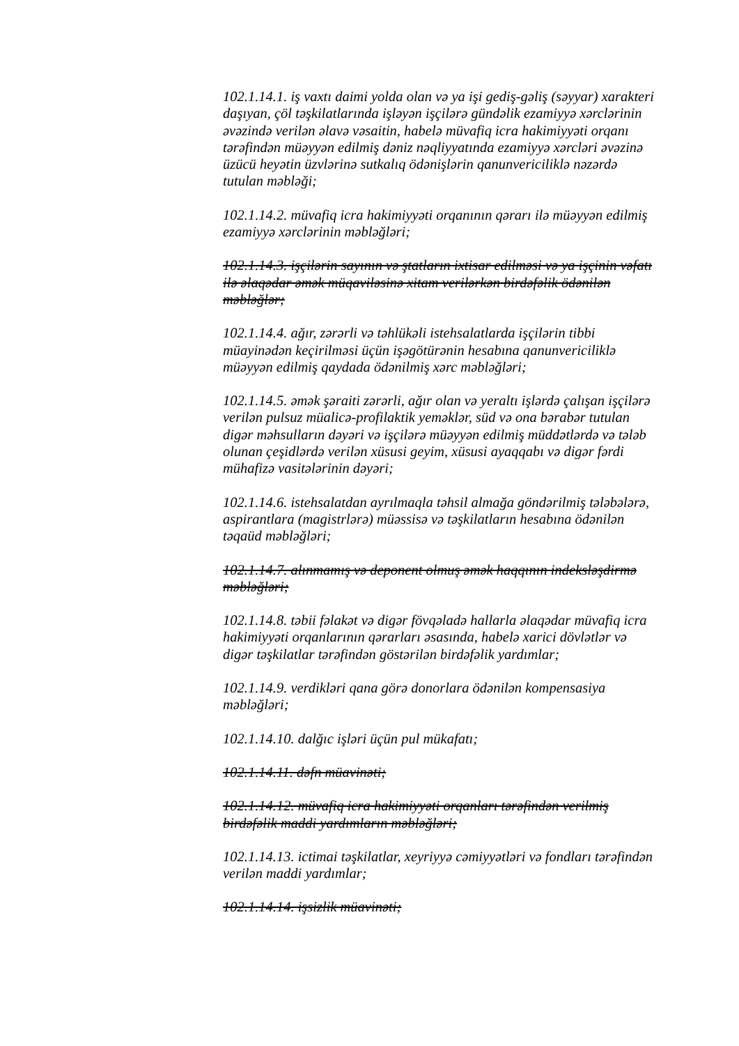102.1.14.1. iş vaxtı daimi yolda olan və ya işi gediş-gəliş (səyyar) xarakteri daşıyan, çöl təşkilatlarında işləyən işçilərə gündəlik ezamiyyə xərclərinin əvəzində verilən əlavə vəsaitin, habelə müvafiq icra hakimiyyəti orqanı tərəfindən müəyyən edilmiş dəniz nəqliyyatında ezamiyyə xərcləri əvəzinə üzücü heyətin üzvlərinə sutkalıq ödənişlərin qanunvericiliklə nəzərdə tutulan məbləği;
102.1.14.2. müvafiq icra hakimiyyəti orqanının qərarı ilə müəyyən edilmiş ezamiyyə xərclərinin məbləğləri;
102.1.14.3. işçilərin sayının və ştatların ixtisar edilməsi və ya işçinin vəfatı ilə əlaqədar əmək müqaviləsinə xitam verilərkən birdəfəlik ödənilən məbləğlər;
102.1.14.4. ağır, zərərli və təhlükəli istehsalatlarda işçilərin tibbi müayinədən keçirilməsi üçün işəgötürənin hesabına qanunvericiliklə müəyyən edilmiş qaydada ödənilmiş xərc məbləğləri;
102.1.14.5. əmək şəraiti zərərli, ağır olan və yeraltı işlərdə çalışan işçilərə verilən pulsuz müalicə-profilaktik yeməklər, süd və ona bərabər tutulan digər məhsulların dəyəri və işçilərə müəyyən edilmiş müddətlərdə və tələb olunan çeşidlərdə verilən xüsusi geyim, xüsusi ayaqqabı və digər fərdi mühafizə vasitələrinin dəyəri;
102.1.14.6. istehsalatdan ayrılmaqla təhsil almağa göndərilmiş tələbələrə, aspirantlara (magistrlərə) müəssisə və təşkilatların hesabına ödənilən təqaüd məbləğləri;
102.1.14.7. alınmamış və deponent olmuş əmək haqqının indeksləşdirmə məbləğləri;
102.1.14.8. təbii fəlakət və digər fövqəladə hallarla əlaqədar müvafiq icra hakimiyyəti orqanlarının qərarları əsasında, habelə xarici dövlətlər və digər təşkilatlar tərəfindən göstərilən birdəfəlik yardımlar;
102.1.14.9. verdikləri qana görə donorlara ödənilən kompensasiya məbləğləri;
102.1.14.10. dalğıc işləri üçün pul mükafatı;
102.1.14.11. dəfn müavinəti;
102.1.14.12. müvafiq icra hakimiyyəti orqanları tərəfindən verilmiş birdəfəlik maddi yardımların məbləğləri;
102.1.14.13. ictimai təşkilatlar, xeyriyyə cəmiyyətləri və fondları tərəfindən verilən maddi yardımlar;
102.1.14.14. işsizlik müavinəti;